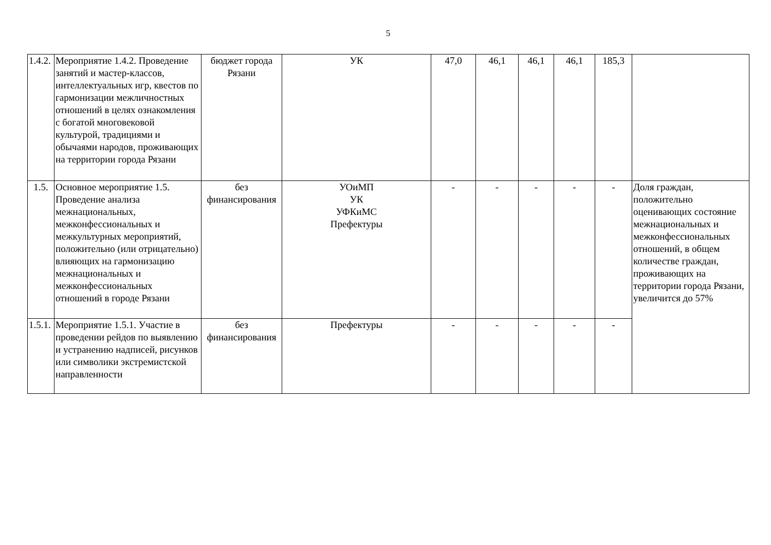5
| 1.4.2. | Мероприятие 1.4.2. Проведение занятий и мастер-классов, интеллектуальных игр, квестов по гармонизации межличностных отношений в целях ознакомления с богатой многовековой культурой, традициями и обычаями народов, проживающих на территории города Рязани | бюджет города Рязани | УК | 47,0 | 46,1 | 46,1 | 46,1 | 185,3 | |
| 1.5. | Основное мероприятие 1.5. Проведение анализа межнациональных, межконфессиональных и межкультурных мероприятий, положительно (или отрицательно) влияющих на гармонизацию межнациональных и межконфессиональных отношений в городе Рязани | без финансирования | УОиМП УК УФКиМС Префектуры | - | - | - | - | - | Доля граждан, положительно оценивающих состояние межнациональных и межконфессиональных отношений, в общем количестве граждан, проживающих на территории города Рязани, увеличится до 57% |
| 1.5.1. | Мероприятие 1.5.1. Участие в проведении рейдов по выявлению и устранению надписей, рисунков или символики экстремистской направленности | без финансирования | Префектуры | - | - | - | - | - | |